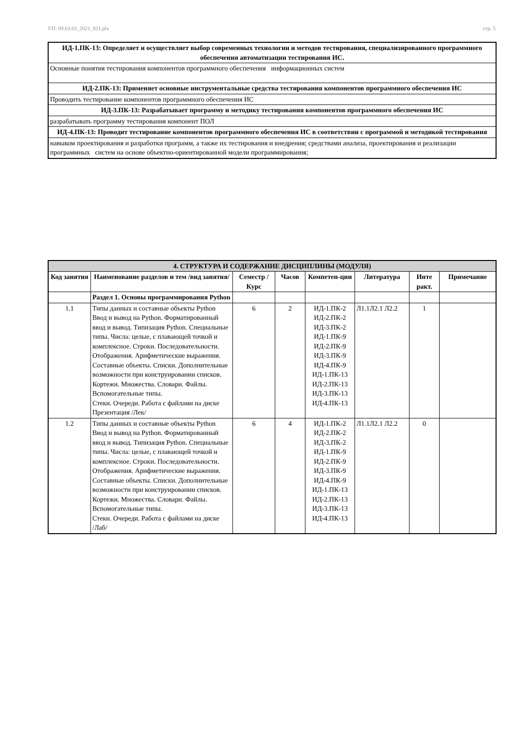УП: 09.03.03_2021_821.plx стр. 5
| ИД-1.ПК-13: Определяет и осуществляет выбор современных технологии и методов тестирования, специализированного программного обеспечения автоматизации тестирования ИС. |
| Основные понятия тестирования компонентов программного обеспечения информационных систем |
| ИД-2.ПК-13: Применяет основные инструментальные средства тестирования компонентов программного обеспечения ИС |
| Проводить тестирование компонентов программного обеспечения ИС |
| ИД-3.ПК-13: Разрабатывает программу и методику тестирования компонентов программного обеспечения ИС |
| разрабатывать программу тестирования компонент ПОЛ |
| ИД-4.ПК-13: Проводит тестирование компонентов программного обеспечения ИС в соответствии с программой и методикой тестирования |
| навыком проектирования и разработки программ, а также их тестирования и внедрения; средствами анализа, проектирования и реализации программных систем на основе объектно-ориентированной модели программирования; |
| 4. СТРУКТУРА И СОДЕРЖАНИЕ ДИСЦИПЛИНЫ (МОДУЛЯ) | | | | | | | |
| --- | --- | --- | --- | --- | --- | --- | --- |
| Код занятия | Наименование разделов и тем /вид занятия/ | Семестр / Курс | Часов | Компетен-ции | Литература | Инте ракт. | Примечание |
| | Раздел 1. Основы программирования Python | | | | | | |
| 1.1 | Типы данных и составные объекты Python Ввод и вывод на Python. Форматированный ввод и вывод. Типизация Python. Специальные типы. Числа: целые, с плавающей точкой и комплексное. Строки. Последовательности. Отображения. Арифметические выражения. Составные объекты. Списки. Дополнительные возможности при конструировании списков. Кортежи. Множества. Словари. Файлы. Вспомогательные типы. Стеки. Очереди. Работа с файлами на диске Презентация /Лек/ | 6 | 2 | ИД-1.ПК-2 ИД-2.ПК-2 ИД-3.ПК-2 ИД-1.ПК-9 ИД-2.ПК-9 ИД-3.ПК-9 ИД-4.ПК-9 ИД-1.ПК-13 ИД-2.ПК-13 ИД-3.ПК-13 ИД-4.ПК-13 | Л1.1Л2.1 Л2.2 | 1 | |
| 1.2 | Типы данных и составные объекты Python Ввод и вывод на Python. Форматированный ввод и вывод. Типизация Python. Специальные типы. Числа: целые, с плавающей точкой и комплексное. Строки. Последовательности. Отображения. Арифметические выражения. Составные объекты. Списки. Дополнительные возможности при конструировании списков. Кортежи. Множества. Словари. Файлы. Вспомогательные типы. Стеки. Очереди. Работа с файлами на диске /Лаб/ | 6 | 4 | ИД-1.ПК-2 ИД-2.ПК-2 ИД-3.ПК-2 ИД-1.ПК-9 ИД-2.ПК-9 ИД-3.ПК-9 ИД-4.ПК-9 ИД-1.ПК-13 ИД-2.ПК-13 ИД-3.ПК-13 ИД-4.ПК-13 | Л1.1Л2.1 Л2.2 | 0 | |